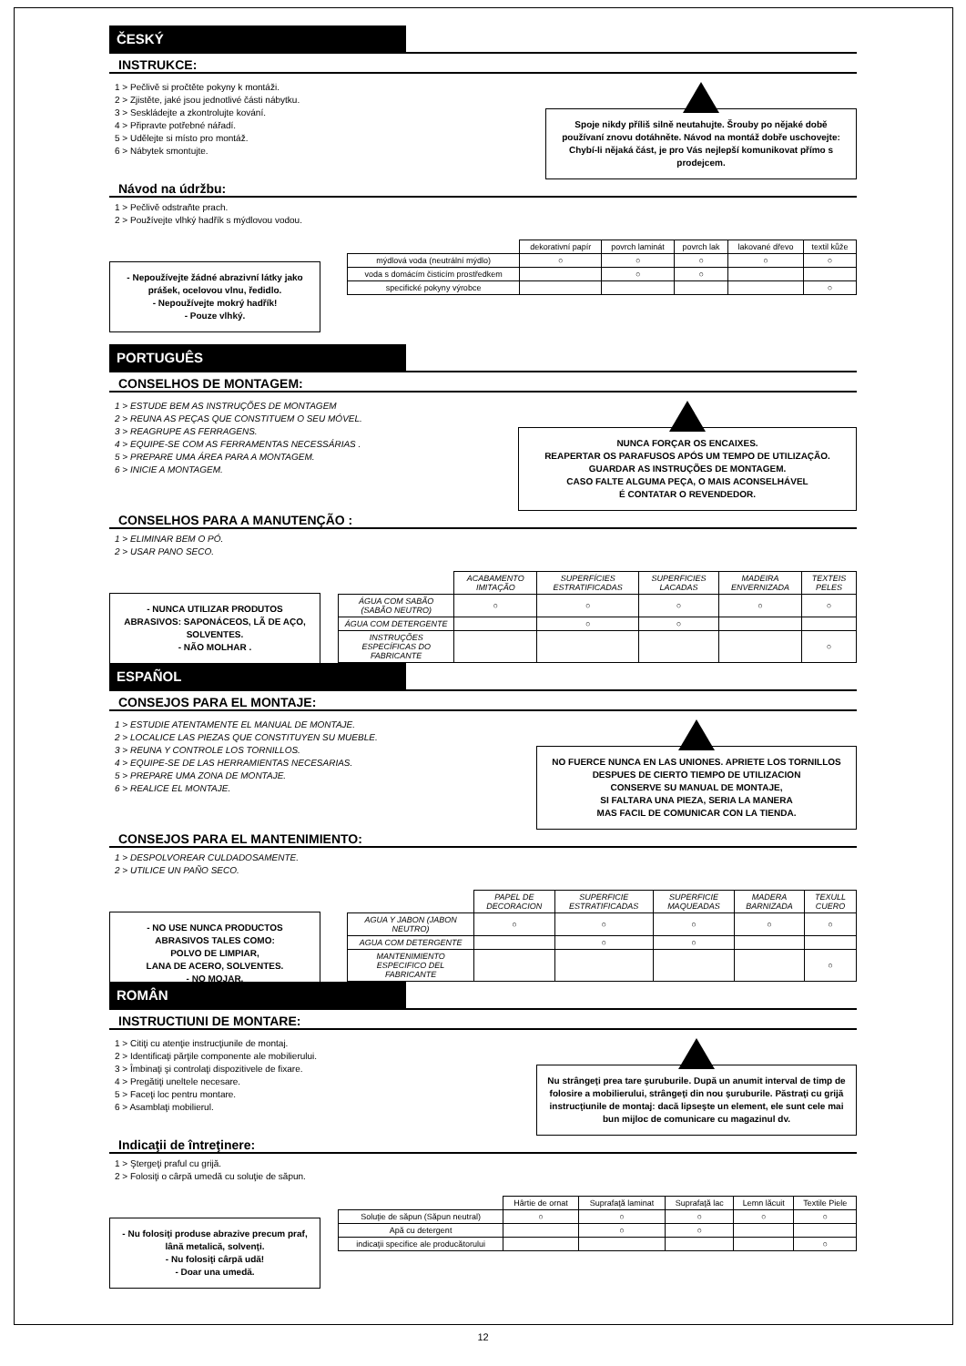ČESKÝ
INSTRUKCE:
1 > Pečlivě si pročtěte pokyny k montáži.
2 > Zjistěte, jaké jsou jednotlivé části nábytku.
3 > Seskládejte a zkontrolujte kování.
4 > Připravte potřebné nářadí.
5 > Udělejte si místo pro montáž.
6 > Nábytek smontujte.
Spoje nikdy příliš silně neutahujte. Šrouby po nějaké době používaní znovu dotáhněte. Návod na montáž dobře uschovejte: Chybí-li nějaká část, je pro Vás nejlepší komunikovat přímo s prodejcem.
Návod na údržbu:
1 > Pečlivě odstraňte prach.
2 > Používejte vlhký hadřík s mýdlovou vodou.
- Nepoužívejte žádné abrazivní látky jako prášek, ocelovou vlnu, ředidlo.
- Nepoužívejte mokrý hadřík!
- Pouze vlhký.
| | dekorativní papír | povrch laminát | povrch lak | lakované dřevo | textil kůže |
| --- | --- | --- | --- | --- | --- |
| mýdlová voda (neutrální mýdlo) | ○ | ○ | ○ | ○ | ○ |
| voda s domácím čisticím prostředkem | | ○ | ○ | | |
| specifické pokyny výrobce | | | | | ○ |
PORTUGUÊS
CONSELHOS DE MONTAGEM:
1 > ESTUDE BEM AS INSTRUÇÕES DE MONTAGEM
2 > REUNA AS PEÇAS QUE CONSTITUEM O SEU MÓVEL.
3 > REAGRUPE AS FERRAGENS.
4 > EQUIPE-SE COM AS FERRAMENTAS NECESSÁRIAS .
5 > PREPARE UMA ÁREA PARA A MONTAGEM.
6 > INICIE A MONTAGEM.
NUNCA FORÇAR OS ENCAIXES.
REAPERTAR OS PARAFUSOS APÓS UM TEMPO DE UTILIZAÇÃO.
GUARDAR AS INSTRUÇÕES DE MONTAGEM.
CASO FALTE ALGUMA PEÇA, O MAIS ACONSELHÁVEL
É CONTATAR O REVENDEDOR.
CONSELHOS PARA A MANUTENÇÃO :
1 > ELIMINAR BEM O PÓ.
2 > USAR PANO SECO.
- NUNCA UTILIZAR PRODUTOS ABRASIVOS: SAPONÁCEOS, LÃ DE AÇO, SOLVENTES.
- NÃO MOLHAR .
| | ACABAMENTO IMITAÇÃO | SUPERFÍCIES ESTRATIFICADAS | SUPERFICIES LACADAS | MADEIRA ENVERNIZADA | TEXTEIS PELES |
| --- | --- | --- | --- | --- | --- |
| ÁGUA COM SABÃO (SABÃO NEUTRO) | ○ | ○ | ○ | ○ | ○ |
| ÁGUA COM DETERGENTE | | ○ | ○ | | |
| INSTRUÇÕES ESPECÍFICAS DO FABRICANTE | | | | | ○ |
ESPAÑOL
CONSEJOS PARA EL MONTAJE:
1 > ESTUDIE ATENTAMENTE EL MANUAL DE MONTAJE.
2 > LOCALICE LAS PIEZAS QUE CONSTITUYEN SU MUEBLE.
3 > REUNA Y CONTROLE LOS TORNILLOS.
4 > EQUIPE-SE DE LAS HERRAMIENTAS NECESARIAS.
5 > PREPARE UMA ZONA DE MONTAJE.
6 > REALICE EL MONTAJE.
NO FUERCE NUNCA EN LAS UNIONES. APRIETE LOS TORNILLOS DESPUES DE CIERTO TIEMPO DE UTILIZACION
CONSERVE SU MANUAL DE MONTAJE,
SI FALTARA UNA PIEZA, SERIA LA MANERA
MAS FACIL DE COMUNICAR CON LA TIENDA.
CONSEJOS PARA EL MANTENIMIENTO:
1 > DESPOLVOREAR CULDADOSAMENTE.
2 > UTILICE UN PAÑO SECO.
- NO USE NUNCA PRODUCTOS ABRASIVOS TALES COMO:
POLVO DE LIMPIAR,
LANA DE ACERO, SOLVENTES.
- NO MOJAR.
| | PAPEL DE DECORACION | SUPERFICIE ESTRATIFICADAS | SUPERFICIE MAQUEADAS | MADERA BARNIZADA | TEXULL CUERO |
| --- | --- | --- | --- | --- | --- |
| AGUA Y JABON (JABON NEUTRO) | ○ | ○ | ○ | ○ | ○ |
| AGUA COM DETERGENTE | | ○ | ○ | | |
| MANTENIMIENTO ESPECIFICO DEL FABRICANTE | | | | | ○ |
ROMÂN
INSTRUCTIUNI DE MONTARE:
1 > Citiţi cu atenţie instrucţiunile de montaj.
2 > Identificaţi părţile componente ale mobilierului.
3 > Îmbinaţi şi controlaţi dispozitivele de fixare.
4 > Pregătiţi uneltele necesare.
5 > Faceţi loc pentru montare.
6 > Asamblaţi mobilierul.
Nu strângeţi prea tare şuruburile. După un anumit interval de timp de folosire a mobilierului, strângeţi din nou şuruburile. Păstraţi cu grijă instrucţiunile de montaj: dacă lipseşte un element, ele sunt cele mai bun mijloc de comunicare cu magazinul dv.
Indicaţii de întreţinere:
1 > Ştergeţi praful cu grijă.
2 > Folosiţi o cârpă umedă cu soluţie de săpun.
- Nu folosiţi produse abrazive precum praf, lână metalică, solvenţi.
- Nu folosiţi cârpă udă!
- Doar una umedă.
| | Hârtie de ornat | Suprafaţă laminat | Suprafaţă lac | Lemn lăcuit | Textile Piele |
| --- | --- | --- | --- | --- | --- |
| Soluţie de săpun (Săpun neutral) | ○ | ○ | ○ | ○ | ○ |
| Apă cu detergent | | ○ | ○ | | |
| indicaţii specifice ale producătorului | | | | | ○ |
12